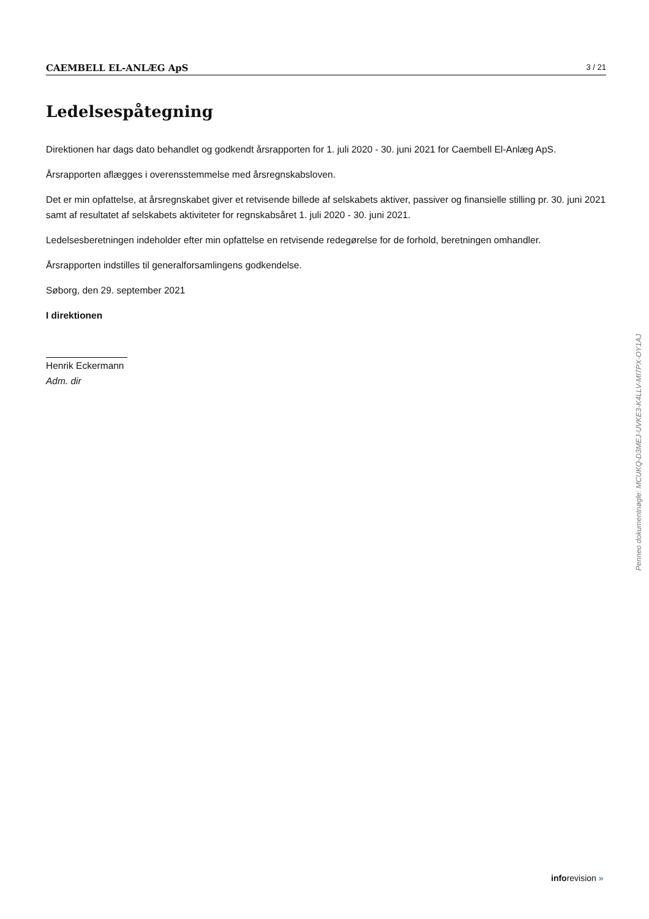CAEMBELL EL-ANLÆG ApS 3 / 21
Ledelsespåtegning
Direktionen har dags dato behandlet og godkendt årsrapporten for 1. juli 2020 - 30. juni 2021 for Caembell El-Anlæg ApS.
Årsrapporten aflægges i overensstemmelse med årsregnskabsloven.
Det er min opfattelse, at årsregnskabet giver et retvisende billede af selskabets aktiver, passiver og finansielle stilling pr. 30. juni 2021 samt af resultatet af selskabets aktiviteter for regnskabsåret 1. juli 2020 - 30. juni 2021.
Ledelsesberetningen indeholder efter min opfattelse en retvisende redegørelse for de forhold, beretningen omhandler.
Årsrapporten indstilles til generalforsamlingens godkendelse.
Søborg, den 29. september 2021
I direktionen
Henrik Eckermann
Adm. dir
Penneo dokumentnøgle: MCUKQ-D3MEJ-UVKE3-K4LLV-MI7PX-OY1AJ
inforevision »